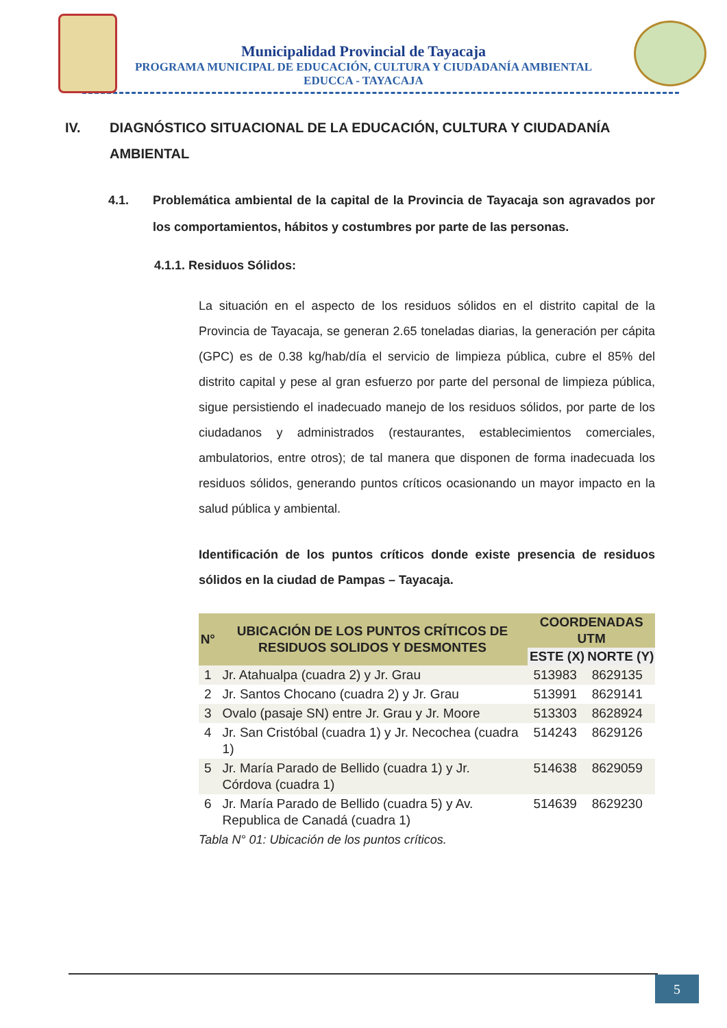Municipalidad Provincial de Tayacaja
PROGRAMA MUNICIPAL DE EDUCACIÓN, CULTURA Y CIUDADANÍA AMBIENTAL
EDUCCA - TAYACAJA
IV. DIAGNÓSTICO SITUACIONAL DE LA EDUCACIÓN, CULTURA Y CIUDADANÍA AMBIENTAL
4.1. Problemática ambiental de la capital de la Provincia de Tayacaja son agravados por los comportamientos, hábitos y costumbres por parte de las personas.
4.1.1. Residuos Sólidos:
La situación en el aspecto de los residuos sólidos en el distrito capital de la Provincia de Tayacaja, se generan 2.65 toneladas diarias, la generación per cápita (GPC) es de 0.38 kg/hab/día el servicio de limpieza pública, cubre el 85% del distrito capital y pese al gran esfuerzo por parte del personal de limpieza pública, sigue persistiendo el inadecuado manejo de los residuos sólidos, por parte de los ciudadanos y administrados (restaurantes, establecimientos comerciales, ambulatorios, entre otros); de tal manera que disponen de forma inadecuada los residuos sólidos, generando puntos críticos ocasionando un mayor impacto en la salud pública y ambiental.
Identificación de los puntos críticos donde existe presencia de residuos sólidos en la ciudad de Pampas – Tayacaja.
| N° | UBICACIÓN DE LOS PUNTOS CRÍTICOS DE RESIDUOS SOLIDOS Y DESMONTES | COORDENADAS UTM | |
| --- | --- | --- | --- |
| | | ESTE (X) | NORTE (Y) |
| 1 | Jr. Atahualpa (cuadra 2) y Jr. Grau | 513983 | 8629135 |
| 2 | Jr. Santos Chocano (cuadra 2) y Jr. Grau | 513991 | 8629141 |
| 3 | Ovalo (pasaje SN) entre Jr. Grau y Jr. Moore | 513303 | 8628924 |
| 4 | Jr. San Cristóbal (cuadra 1) y Jr. Necochea (cuadra 1) | 514243 | 8629126 |
| 5 | Jr. María Parado de Bellido (cuadra 1) y Jr. Córdova (cuadra 1) | 514638 | 8629059 |
| 6 | Jr. María Parado de Bellido (cuadra 5) y Av. Republica de Canadá (cuadra 1) | 514639 | 8629230 |
Tabla N° 01: Ubicación de los puntos críticos.
5